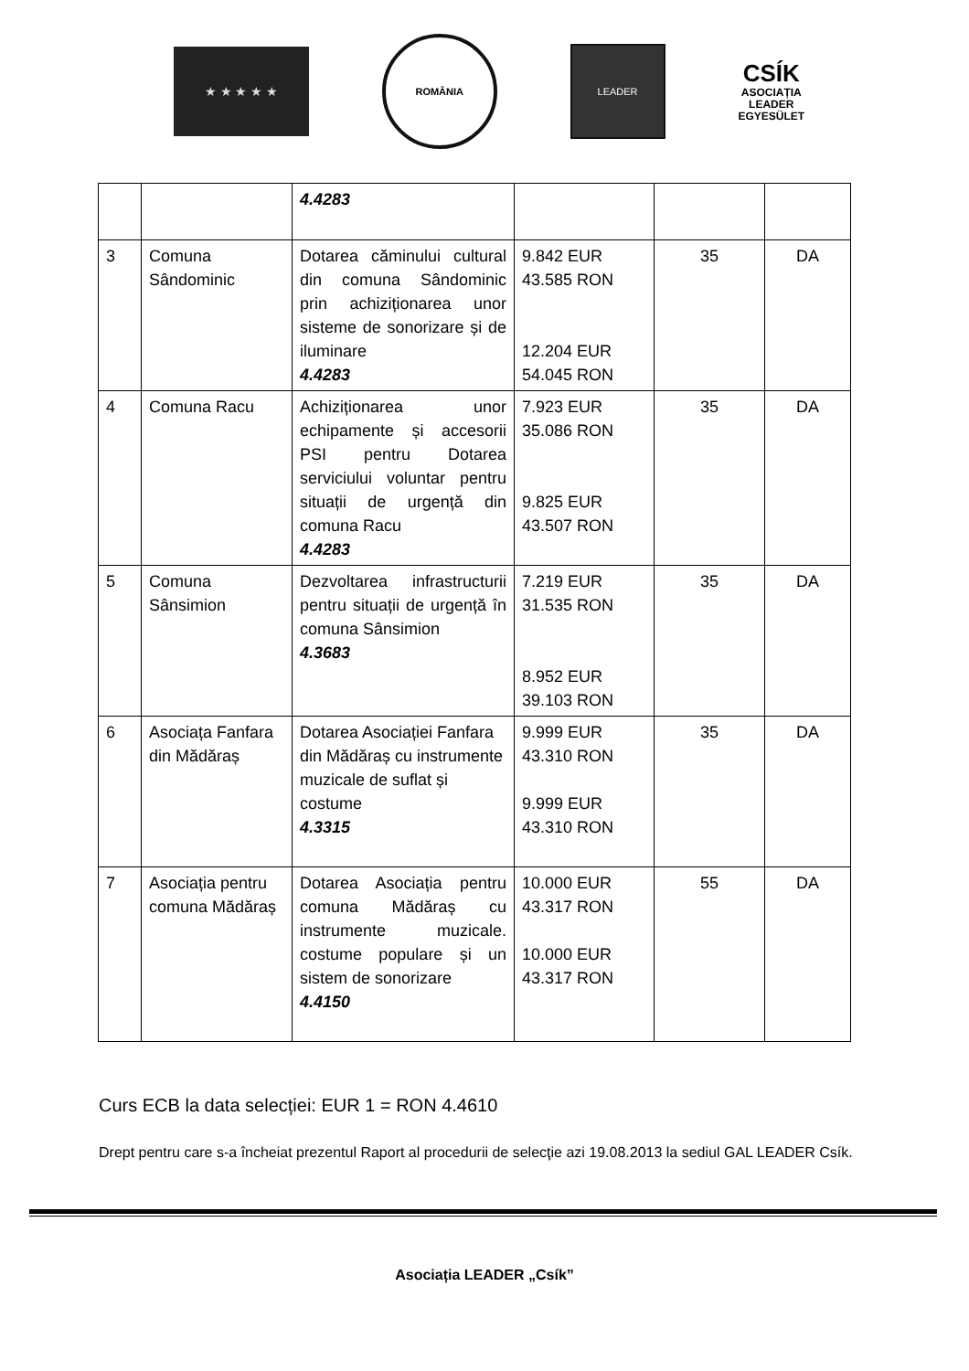★ ★ ★ ★ ★
ROMÂNIA
LEADER
CSÍK
ASOCIAȚIA
LEADER
EGYESÜLET
| | | 4.4283 | | | |
| 3 | Comuna Sândominic | Dotarea căminului cultural din comuna Sândominic prin achiziționarea unor sisteme de sonorizare și de iluminare 4.4283 | 9.842 EUR 43.585 RON 12.204 EUR 54.045 RON | 35 | DA |
| 4 | Comuna Racu | Achiziționarea unor echipamente și accesorii PSI pentru Dotarea serviciului voluntar pentru situații de urgență din comuna Racu 4.4283 | 7.923 EUR 35.086 RON 9.825 EUR 43.507 RON | 35 | DA |
| 5 | Comuna Sânsimion | Dezvoltarea infrastructurii pentru situații de urgență în comuna Sânsimion 4.3683 | 7.219 EUR 31.535 RON 8.952 EUR 39.103 RON | 35 | DA |
| 6 | Asociața Fanfara din Mădăraș | Dotarea Asociației Fanfara din Mădăraș cu instrumente muzicale de suflat și costume 4.3315 | 9.999 EUR 43.310 RON 9.999 EUR 43.310 RON | 35 | DA |
| 7 | Asociația pentru comuna Mădăraș | Dotarea Asociația pentru comuna Mădăraș cu instrumente muzicale. costume populare și un sistem de sonorizare 4.4150 | 10.000 EUR 43.317 RON 10.000 EUR 43.317 RON | 55 | DA |
Curs ECB la data selecției: EUR 1 = RON 4.4610
Drept pentru care s-a încheiat prezentul Raport al procedurii de selecţie azi 19.08.2013 la sediul GAL LEADER Csík.
Asociația LEADER „Csík”